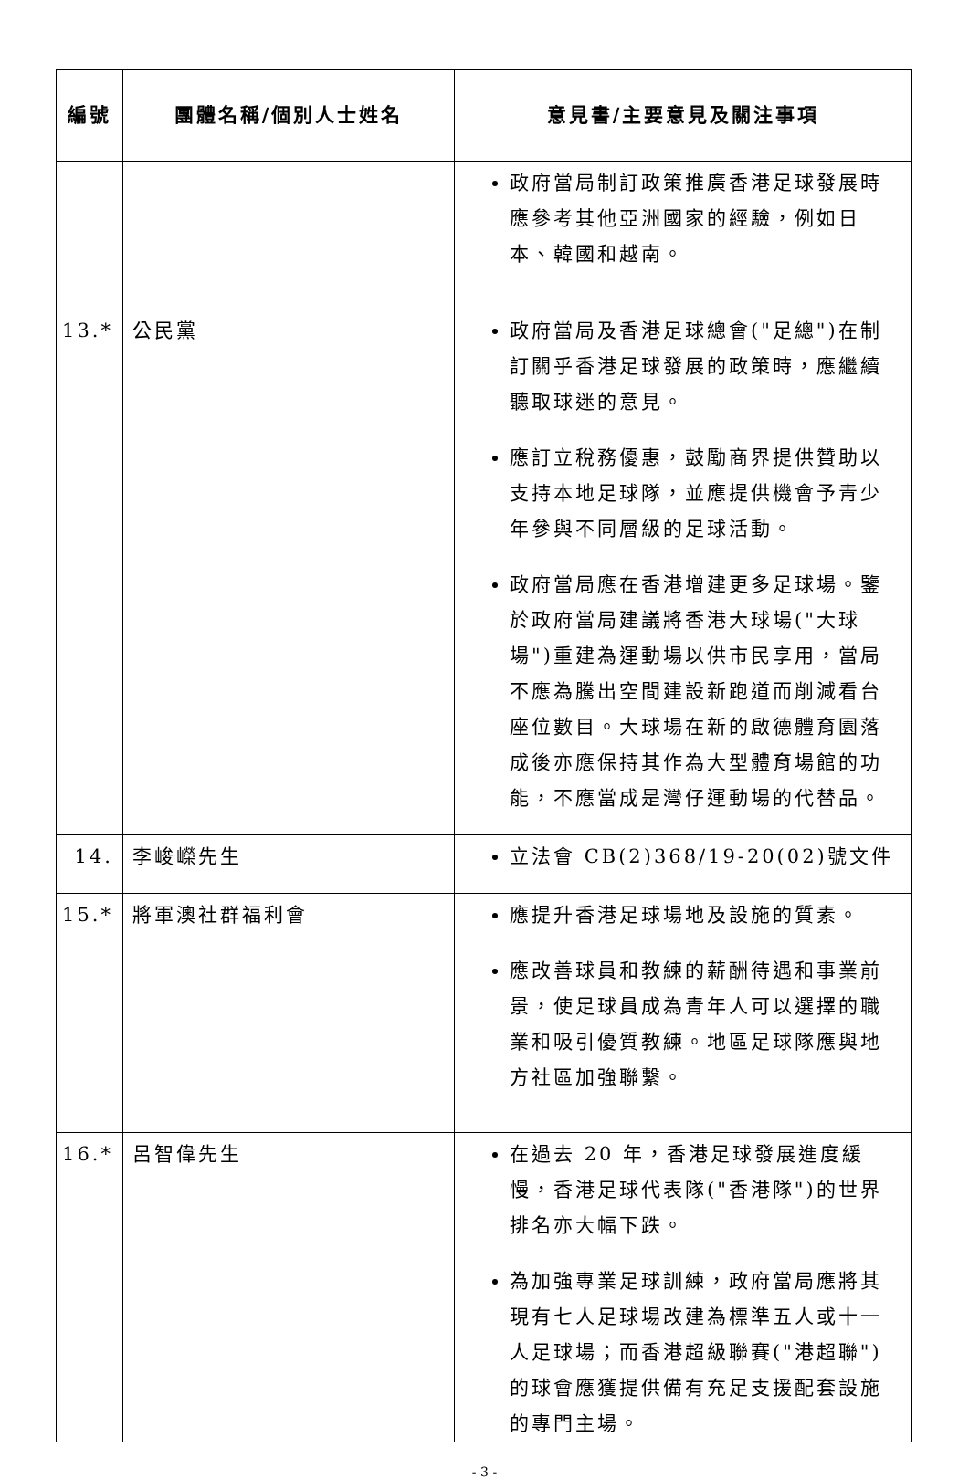| 編號 | 團體名稱/個別人士姓名 | 意見書/主要意見及關注事項 |
| --- | --- | --- |
| | | 政府當局制訂政策推廣香港足球發展時應參考其他亞洲國家的經驗，例如日本、韓國和越南。 |
| 13.* | 公民黨 | 政府當局及香港足球總會("足總")在制訂關乎香港足球發展的政策時，應繼續聽取球迷的意見。 應訂立稅務優惠，鼓勵商界提供贊助以支持本地足球隊，並應提供機會予青少年參與不同層級的足球活動。 政府當局應在香港增建更多足球場。鑒於政府當局建議將香港大球場("大球場")重建為運動場以供市民享用，當局不應為騰出空間建設新跑道而削減看台座位數目。大球場在新的啟德體育園落成後亦應保持其作為大型體育場館的功能，不應當成是灣仔運動場的代替品。 |
| 14. | 李峻嶸先生 | 立法會 CB(2)368/19-20(02)號文件 |
| 15.* | 將軍澳社群福利會 | 應提升香港足球場地及設施的質素。 應改善球員和教練的薪酬待遇和事業前景，使足球員成為青年人可以選擇的職業和吸引優質教練。地區足球隊應與地方社區加強聯繫。 |
| 16.* | 呂智偉先生 | 在過去 20 年，香港足球發展進度緩慢，香港足球代表隊("香港隊")的世界排名亦大幅下跌。 為加強專業足球訓練，政府當局應將其現有七人足球場改建為標準五人或十一人足球場；而香港超級聯賽("港超聯")的球會應獲提供備有充足支援配套設施的專門主場。 |
- 3 -